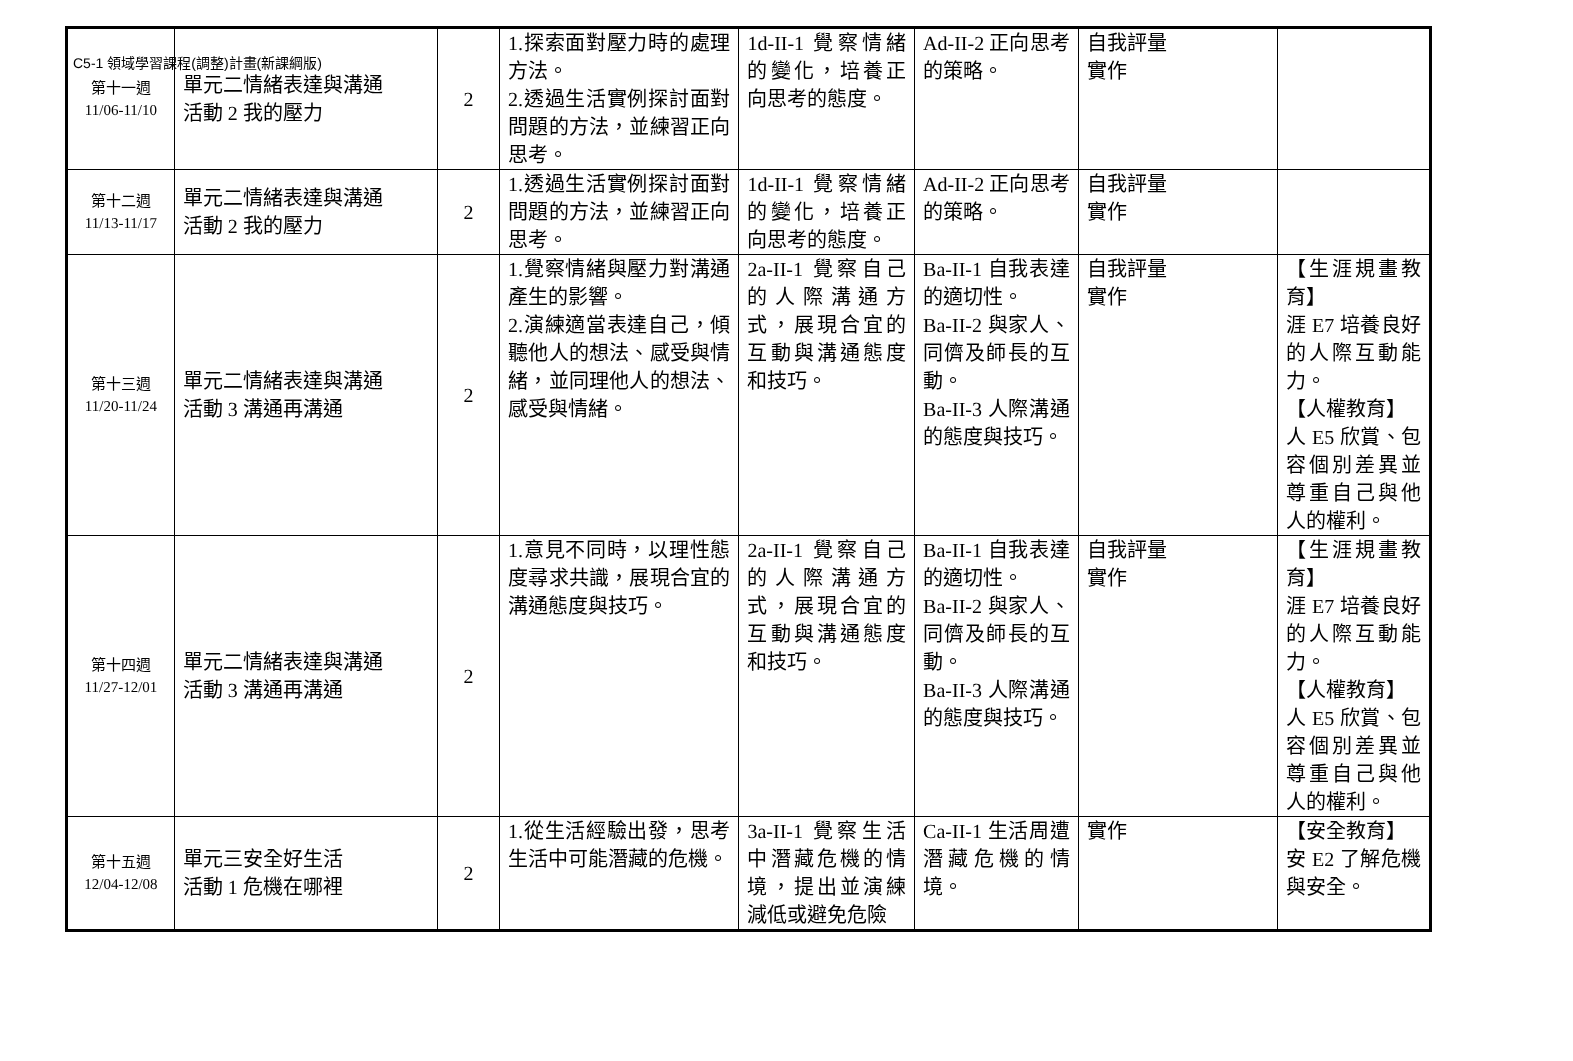C5-1 領域學習課程(調整)計畫(新課綱版)
| 第十一週 11/06-11/10 | 單元二情緒表達與溝通 活動 2 我的壓力 | 2 | 1.探索面對壓力時的處理方法。 2.透過生活實例探討面對問題的方法，並練習正向思考。 | 1d-II-1 覺察情緒的變化，培養正向思考的態度。 | Ad-II-2 正向思考的策略。 | 自我評量 實作 | |
| 第十二週 11/13-11/17 | 單元二情緒表達與溝通 活動 2 我的壓力 | 2 | 1.透過生活實例探討面對問題的方法，並練習正向思考。 | 1d-II-1 覺察情緒的變化，培養正向思考的態度。 | Ad-II-2 正向思考的策略。 | 自我評量 實作 | |
| 第十三週 11/20-11/24 | 單元二情緒表達與溝通 活動 3 溝通再溝通 | 2 | 1.覺察情緒與壓力對溝通產生的影響。 2.演練適當表達自己，傾聽他人的想法、感受與情緒，並同理他人的想法、感受與情緒。 | 2a-II-1 覺察自己的人際溝通方式，展現合宜的互動與溝通態度和技巧。 | Ba-II-1 自我表達的適切性。 Ba-II-2 與家人、同儕及師長的互動。 Ba-II-3 人際溝通的態度與技巧。 | 自我評量 實作 | 【生涯規畫教育】 涯 E7 培養良好的人際互動能力。 【人權教育】 人 E5 欣賞、包容個別差異並尊重自己與他人的權利。 |
| 第十四週 11/27-12/01 | 單元二情緒表達與溝通 活動 3 溝通再溝通 | 2 | 1.意見不同時，以理性態度尋求共識，展現合宜的溝通態度與技巧。 | 2a-II-1 覺察自己的人際溝通方式，展現合宜的互動與溝通態度和技巧。 | Ba-II-1 自我表達的適切性。 Ba-II-2 與家人、同儕及師長的互動。 Ba-II-3 人際溝通的態度與技巧。 | 自我評量 實作 | 【生涯規畫教育】 涯 E7 培養良好的人際互動能力。 【人權教育】 人 E5 欣賞、包容個別差異並尊重自己與他人的權利。 |
| 第十五週 12/04-12/08 | 單元三安全好生活 活動 1 危機在哪裡 | 2 | 1.從生活經驗出發，思考生活中可能潛藏的危機。 | 3a-II-1 覺察生活中潛藏危機的情境，提出並演練減低或避免危險 | Ca-II-1 生活周遭潛藏危機的情境。 | 實作 | 【安全教育】 安 E2 了解危機與安全。 |